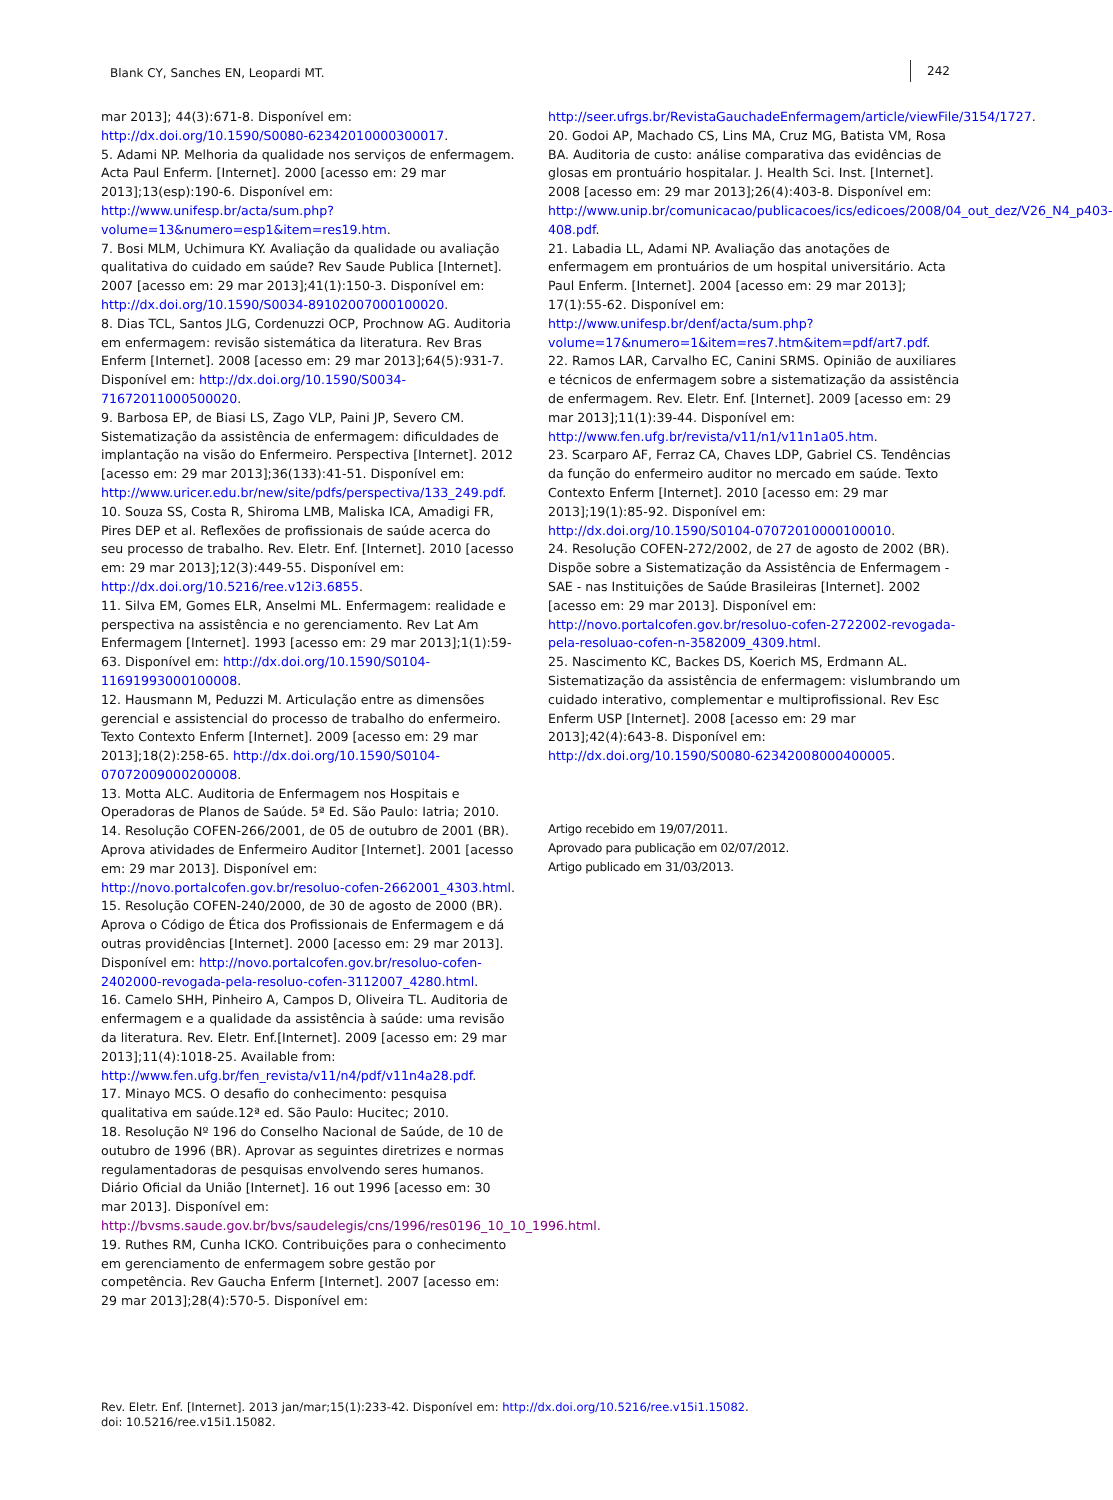Blank CY, Sanches EN, Leopardi MT. 242
mar 2013]; 44(3):671-8. Disponível em: http://dx.doi.org/10.1590/S0080-62342010000300017.
5. Adami NP. Melhoria da qualidade nos serviços de enfermagem. Acta Paul Enferm. [Internet]. 2000 [acesso em: 29 mar 2013];13(esp):190-6. Disponível em: http://www.unifesp.br/acta/sum.php?volume=13&numero=esp1&item=res19.htm.
7. Bosi MLM, Uchimura KY. Avaliação da qualidade ou avaliação qualitativa do cuidado em saúde? Rev Saude Publica [Internet]. 2007 [acesso em: 29 mar 2013];41(1):150-3. Disponível em: http://dx.doi.org/10.1590/S0034-89102007000100020.
8. Dias TCL, Santos JLG, Cordenuzzi OCP, Prochnow AG. Auditoria em enfermagem: revisão sistemática da literatura. Rev Bras Enferm [Internet]. 2008 [acesso em: 29 mar 2013];64(5):931-7. Disponível em: http://dx.doi.org/10.1590/S0034-71672011000500020.
9. Barbosa EP, de Biasi LS, Zago VLP, Paini JP, Severo CM. Sistematização da assistência de enfermagem: dificuldades de implantação na visão do Enfermeiro. Perspectiva [Internet]. 2012 [acesso em: 29 mar 2013];36(133):41-51. Disponível em: http://www.uricer.edu.br/new/site/pdfs/perspectiva/133_249.pdf.
10. Souza SS, Costa R, Shiroma LMB, Maliska ICA, Amadigi FR, Pires DEP et al. Reflexões de profissionais de saúde acerca do seu processo de trabalho. Rev. Eletr. Enf. [Internet]. 2010 [acesso em: 29 mar 2013];12(3):449-55. Disponível em: http://dx.doi.org/10.5216/ree.v12i3.6855.
11. Silva EM, Gomes ELR, Anselmi ML. Enfermagem: realidade e perspectiva na assistência e no gerenciamento. Rev Lat Am Enfermagem [Internet]. 1993 [acesso em: 29 mar 2013];1(1):59-63. Disponível em: http://dx.doi.org/10.1590/S0104-11691993000100008.
12. Hausmann M, Peduzzi M. Articulação entre as dimensões gerencial e assistencial do processo de trabalho do enfermeiro. Texto Contexto Enferm [Internet]. 2009 [acesso em: 29 mar 2013];18(2):258-65. http://dx.doi.org/10.1590/S0104-07072009000200008.
13. Motta ALC. Auditoria de Enfermagem nos Hospitais e Operadoras de Planos de Saúde. 5ª Ed. São Paulo: Iatria; 2010.
14. Resolução COFEN-266/2001, de 05 de outubro de 2001 (BR). Aprova atividades de Enfermeiro Auditor [Internet]. 2001 [acesso em: 29 mar 2013]. Disponível em: http://novo.portalcofen.gov.br/resoluo-cofen-2662001_4303.html.
15. Resolução COFEN-240/2000, de 30 de agosto de 2000 (BR). Aprova o Código de Ética dos Profissionais de Enfermagem e dá outras providências [Internet]. 2000 [acesso em: 29 mar 2013]. Disponível em: http://novo.portalcofen.gov.br/resoluo-cofen-2402000-revogada-pela-resoluo-cofen-3112007_4280.html.
16. Camelo SHH, Pinheiro A, Campos D, Oliveira TL. Auditoria de enfermagem e a qualidade da assistência à saúde: uma revisão da literatura. Rev. Eletr. Enf.[Internet]. 2009 [acesso em: 29 mar 2013];11(4):1018-25. Available from: http://www.fen.ufg.br/fen_revista/v11/n4/pdf/v11n4a28.pdf.
17. Minayo MCS. O desafio do conhecimento: pesquisa qualitativa em saúde.12ª ed. São Paulo: Hucitec; 2010.
18. Resolução Nº 196 do Conselho Nacional de Saúde, de 10 de outubro de 1996 (BR). Aprovar as seguintes diretrizes e normas regulamentadoras de pesquisas envolvendo seres humanos. Diário Oficial da União [Internet]. 16 out 1996 [acesso em: 30 mar 2013]. Disponível em: http://bvsms.saude.gov.br/bvs/saudelegis/cns/1996/res0196_10_10_1996.html.
19. Ruthes RM, Cunha ICKO. Contribuições para o conhecimento em gerenciamento de enfermagem sobre gestão por competência. Rev Gaucha Enferm [Internet]. 2007 [acesso em: 29 mar 2013];28(4):570-5. Disponível em:
http://seer.ufrgs.br/RevistaGauchadeEnfermagem/article/viewFile/3154/1727.
20. Godoi AP, Machado CS, Lins MA, Cruz MG, Batista VM, Rosa BA. Auditoria de custo: análise comparativa das evidências de glosas em prontuário hospitalar. J. Health Sci. Inst. [Internet]. 2008 [acesso em: 29 mar 2013];26(4):403-8. Disponível em: http://www.unip.br/comunicacao/publicacoes/ics/edicoes/2008/04_out_dez/V26_N4_p403-408.pdf.
21. Labadia LL, Adami NP. Avaliação das anotações de enfermagem em prontuários de um hospital universitário. Acta Paul Enferm. [Internet]. 2004 [acesso em: 29 mar 2013]; 17(1):55-62. Disponível em: http://www.unifesp.br/denf/acta/sum.php?volume=17&numero=1&item=res7.htm&item=pdf/art7.pdf.
22. Ramos LAR, Carvalho EC, Canini SRMS. Opinião de auxiliares e técnicos de enfermagem sobre a sistematização da assistência de enfermagem. Rev. Eletr. Enf. [Internet]. 2009 [acesso em: 29 mar 2013];11(1):39-44. Disponível em: http://www.fen.ufg.br/revista/v11/n1/v11n1a05.htm.
23. Scarparo AF, Ferraz CA, Chaves LDP, Gabriel CS. Tendências da função do enfermeiro auditor no mercado em saúde. Texto Contexto Enferm [Internet]. 2010 [acesso em: 29 mar 2013];19(1):85-92. Disponível em: http://dx.doi.org/10.1590/S0104-07072010000100010.
24. Resolução COFEN-272/2002, de 27 de agosto de 2002 (BR). Dispõe sobre a Sistematização da Assistência de Enfermagem - SAE - nas Instituições de Saúde Brasileiras [Internet]. 2002 [acesso em: 29 mar 2013]. Disponível em: http://novo.portalcofen.gov.br/resoluo-cofen-2722002-revogada-pela-resoluao-cofen-n-3582009_4309.html.
25. Nascimento KC, Backes DS, Koerich MS, Erdmann AL. Sistematização da assistência de enfermagem: vislumbrando um cuidado interativo, complementar e multiprofissional. Rev Esc Enferm USP [Internet]. 2008 [acesso em: 29 mar 2013];42(4):643-8. Disponível em: http://dx.doi.org/10.1590/S0080-62342008000400005.
Artigo recebido em 19/07/2011.
Aprovado para publicação em 02/07/2012.
Artigo publicado em 31/03/2013.
Rev. Eletr. Enf. [Internet]. 2013 jan/mar;15(1):233-42. Disponível em: http://dx.doi.org/10.5216/ree.v15i1.15082.
doi: 10.5216/ree.v15i1.15082.